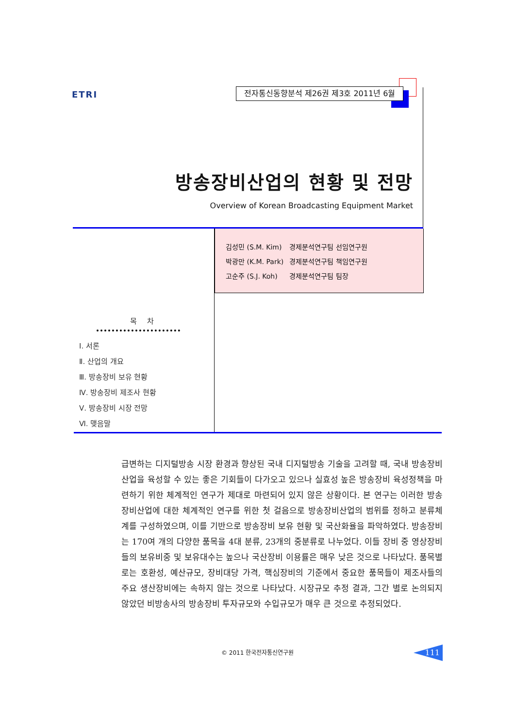ETRI 전자통신동향분석 제26권 제3호 2011년 6월
방송장비산업의 현황 및 전망
Overview of Korean Broadcasting Equipment Market
| 김성민 (S.M. Kim) | 경제분석연구팀 선임연구원 |
| 박광만 (K.M. Park) | 경제분석연구팀 책임연구원 |
| 고순주 (S.J. Koh) | 경제분석연구팀 팀장 |
목 차
Ⅰ. 서론
Ⅱ. 산업의 개요
Ⅲ. 방송장비 보유 현황
Ⅳ. 방송장비 제조사 현황
Ⅴ. 방송장비 시장 전망
Ⅵ. 맺음말
급변하는 디지털방송 시장 환경과 향상된 국내 디지털방송 기술을 고려할 때, 국내 방송장비산업을 육성할 수 있는 좋은 기회들이 다가오고 있으나 실효성 높은 방송장비 육성정책을 마련하기 위한 체계적인 연구가 제대로 마련되어 있지 않은 상황이다. 본 연구는 이러한 방송장비산업에 대한 체계적인 연구를 위한 첫 걸음으로 방송장비산업의 범위를 정하고 분류체계를 구성하였으며, 이를 기반으로 방송장비 보유 현황 및 국산화율을 파악하였다. 방송장비는 170여 개의 다양한 품목을 4대 분류, 23개의 중분류로 나누었다. 이들 장비 중 영상장비들의 보유비중 및 보유대수는 높으나 국산장비 이용률은 매우 낮은 것으로 나타났다. 품목별로는 호환성, 예산규모, 장비대당 가격, 핵심장비의 기준에서 중요한 품목들이 제조사들의 주요 생산장비에는 속하지 않는 것으로 나타났다. 시장규모 추정 결과, 그간 별로 논의되지 않았던 비방송사의 방송장비 투자규모와 수입규모가 매우 큰 것으로 추정되었다.
© 2011 한국전자통신연구원 111